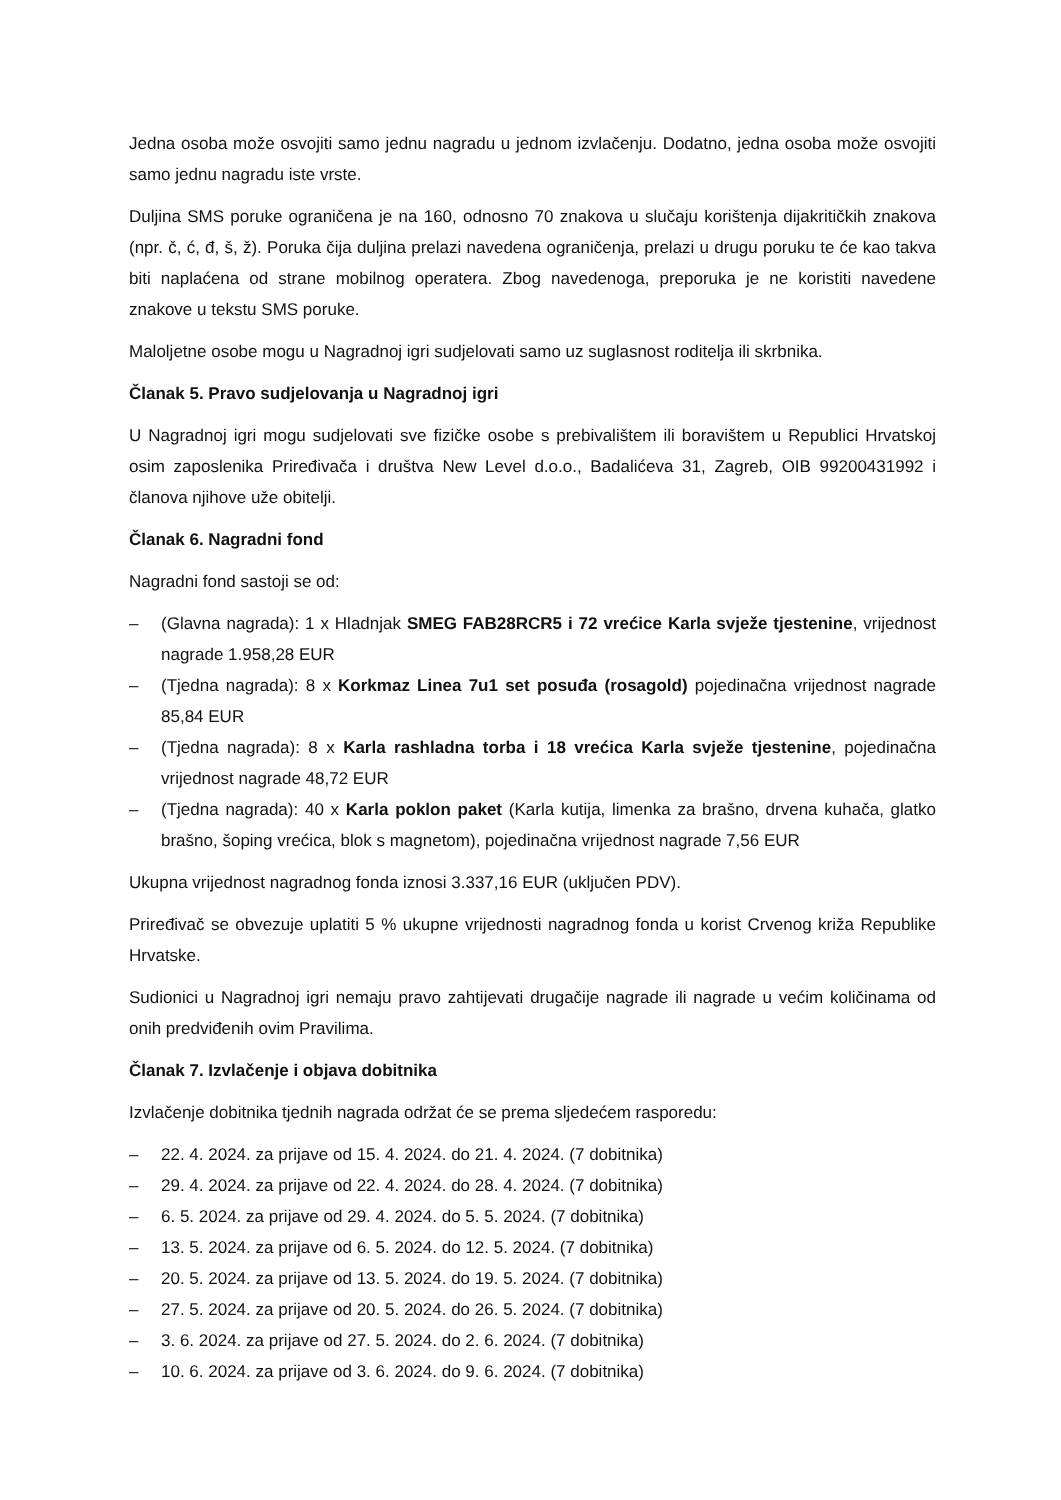Jedna osoba može osvojiti samo jednu nagradu u jednom izvlačenju. Dodatno, jedna osoba može osvojiti samo jednu nagradu iste vrste.
Duljina SMS poruke ograničena je na 160, odnosno 70 znakova u slučaju korištenja dijakritičkih znakova (npr. č, ć, đ, š, ž). Poruka čija duljina prelazi navedena ograničenja, prelazi u drugu poruku te će kao takva biti naplaćena od strane mobilnog operatera. Zbog navedenoga, preporuka je ne koristiti navedene znakove u tekstu SMS poruke.
Maloljetne osobe mogu u Nagradnoj igri sudjelovati samo uz suglasnost roditelja ili skrbnika.
Članak 5. Pravo sudjelovanja u Nagradnoj igri
U Nagradnoj igri mogu sudjelovati sve fizičke osobe s prebivalištem ili boravištem u Republici Hrvatskoj osim zaposlenika Priređivača i društva New Level d.o.o., Badalićeva 31, Zagreb, OIB 99200431992 i članova njihove uže obitelji.
Članak 6. Nagradni fond
Nagradni fond sastoji se od:
– (Glavna nagrada): 1 x Hladnjak SMEG FAB28RCR5 i 72 vrećice Karla svježe tjestenine, vrijednost nagrade 1.958,28 EUR
– (Tjedna nagrada): 8 x Korkmaz Linea 7u1 set posuđa (rosagold) pojedinačna vrijednost nagrade 85,84 EUR
– (Tjedna nagrada): 8 x Karla rashladna torba i 18 vrećica Karla svježe tjestenine, pojedinačna vrijednost nagrade 48,72 EUR
– (Tjedna nagrada): 40 x Karla poklon paket (Karla kutija, limenka za brašno, drvena kuhača, glatko brašno, šoping vrećica, blok s magnetom), pojedinačna vrijednost nagrade 7,56 EUR
Ukupna vrijednost nagradnog fonda iznosi 3.337,16 EUR (uključen PDV).
Priređivač se obvezuje uplatiti 5 % ukupne vrijednosti nagradnog fonda u korist Crvenog križa Republike Hrvatske.
Sudionici u Nagradnoj igri nemaju pravo zahtijevati drugačije nagrade ili nagrade u većim količinama od onih predviđenih ovim Pravilima.
Članak 7. Izvlačenje i objava dobitnika
Izvlačenje dobitnika tjednih nagrada održat će se prema sljedećem rasporedu:
– 22. 4. 2024. za prijave od 15. 4. 2024. do 21. 4. 2024. (7 dobitnika)
– 29. 4. 2024. za prijave od 22. 4. 2024. do 28. 4. 2024. (7 dobitnika)
– 6. 5. 2024. za prijave od 29. 4. 2024. do 5. 5. 2024. (7 dobitnika)
– 13. 5. 2024. za prijave od 6. 5. 2024. do 12. 5. 2024. (7 dobitnika)
– 20. 5. 2024. za prijave od 13. 5. 2024. do 19. 5. 2024. (7 dobitnika)
– 27. 5. 2024. za prijave od 20. 5. 2024. do 26. 5. 2024. (7 dobitnika)
– 3. 6. 2024. za prijave od 27. 5. 2024. do 2. 6. 2024. (7 dobitnika)
– 10. 6. 2024. za prijave od 3. 6. 2024. do 9. 6. 2024. (7 dobitnika)